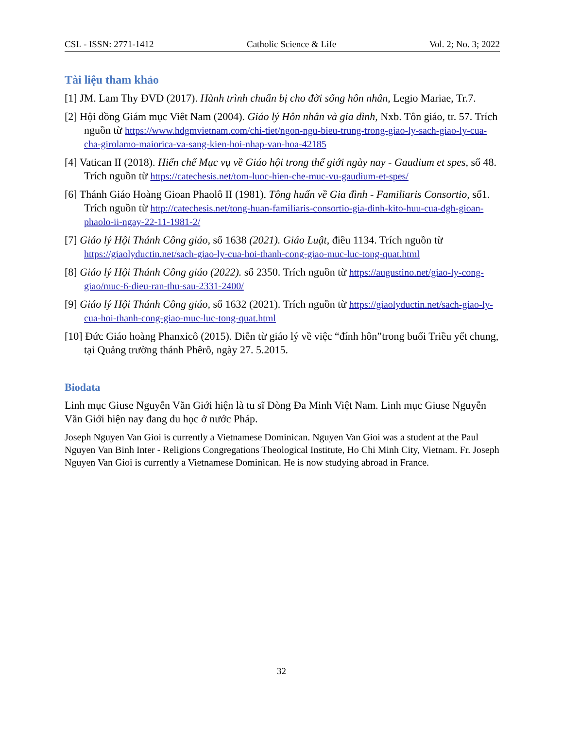CSL - ISSN: 2771-1412 Catholic Science & Life Vol. 2; No. 3; 2022
Tài liệu tham khảo
[1] JM. Lam Thy ĐVD (2017). Hành trình chuẩn bị cho đời sống hôn nhân, Legio Mariae, Tr.7.
[2] Hội đồng Giám mục Viêt Nam (2004). Giáo lý Hôn nhân và gia đình, Nxb. Tôn giáo, tr. 57. Trích nguồn từ https://www.hdgmvietnam.com/chi-tiet/ngon-ngu-bieu-trung-trong-giao-ly-sach-giao-ly-cua-cha-girolamo-maiorica-va-sang-kien-hoi-nhap-van-hoa-42185
[4] Vatican II (2018). Hiến chế Mục vụ về Giáo hội trong thế giới ngày nay - Gaudium et spes, số 48. Trích nguồn từ https://catechesis.net/tom-luoc-hien-che-muc-vu-gaudium-et-spes/
[6] Thánh Giáo Hoàng Gioan Phaolô II (1981). Tông huấn về Gia đình - Familiaris Consortio, số1. Trích nguồn từ http://catechesis.net/tong-huan-familiaris-consortio-gia-dinh-kito-huu-cua-dgh-gioan-phaolo-ii-ngay-22-11-1981-2/
[7] Giáo lý Hội Thánh Công giáo, số 1638 (2021). Giáo Luật, điều 1134. Trích nguồn từ https://giaolyductin.net/sach-giao-ly-cua-hoi-thanh-cong-giao-muc-luc-tong-quat.html
[8] Giáo lý Hội Thánh Công giáo (2022). số 2350. Trích nguồn từ https://augustino.net/giao-ly-cong-giao/muc-6-dieu-ran-thu-sau-2331-2400/
[9] Giáo lý Hội Thánh Công giáo, số 1632 (2021). Trích nguồn từ https://giaolyductin.net/sach-giao-ly-cua-hoi-thanh-cong-giao-muc-luc-tong-quat.html
[10] Đức Giáo hoàng Phanxicô (2015). Diễn từ giáo lý về việc “đính hôn”trong buổi Triều yết chung, tại Quảng trường thánh Phêrô, ngày 27. 5.2015.
Biodata
Linh mục Giuse Nguyễn Văn Giới hiện là tu sĩ Dòng Đa Minh Việt Nam. Linh mục Giuse Nguyễn Văn Giới hiện nay đang du học ở nước Pháp.
Joseph Nguyen Van Gioi is currently a Vietnamese Dominican. Nguyen Van Gioi was a student at the Paul Nguyen Van Binh Inter - Religions Congregations Theological Institute, Ho Chi Minh City, Vietnam. Fr. Joseph Nguyen Van Gioi is currently a Vietnamese Dominican. He is now studying abroad in France.
32